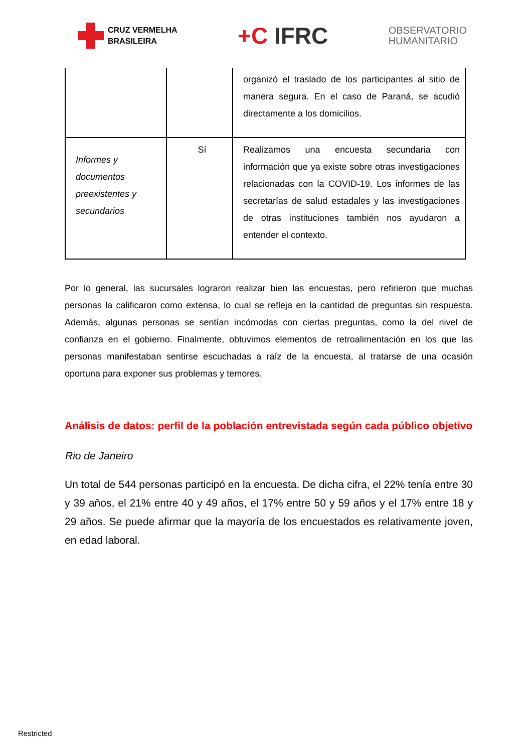CRUZ VERMELHA
BRASILEIRA
+C IFRC
OBSERVATORIO
HUMANITARIO
| | | organizó el traslado de los participantes al sitio de manera segura. En el caso de Paraná, se acudió directamente a los domicilios. |
| Informes y documentos preexistentes y secundarios | Sí | Realizamos una encuesta secundaria con información que ya existe sobre otras investigaciones relacionadas con la COVID-19. Los informes de las secretarías de salud estadales y las investigaciones de otras instituciones también nos ayudaron a entender el contexto. |
Por lo general, las sucursales lograron realizar bien las encuestas, pero refirieron que muchas personas la calificaron como extensa, lo cual se refleja en la cantidad de preguntas sin respuesta. Además, algunas personas se sentían incómodas con ciertas preguntas, como la del nivel de confianza en el gobierno. Finalmente, obtuvimos elementos de retroalimentación en los que las personas manifestaban sentirse escuchadas a raíz de la encuesta, al tratarse de una ocasión oportuna para exponer sus problemas y temores.
Análisis de datos: perfil de la población entrevistada según cada público objetivo
Rio de Janeiro
Un total de 544 personas participó en la encuesta. De dicha cifra, el 22% tenía entre 30 y 39 años, el 21% entre 40 y 49 años, el 17% entre 50 y 59 años y el 17% entre 18 y 29 años. Se puede afirmar que la mayoría de los encuestados es relativamente joven, en edad laboral.
Restricted